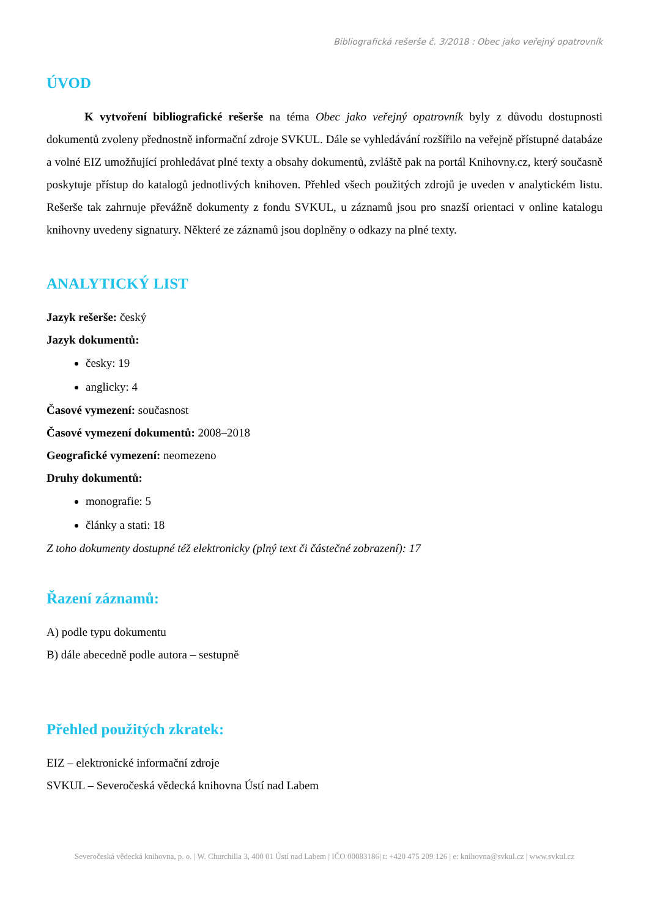Bibliografická rešerše č. 3/2018 : Obec jako veřejný opatrovník
ÚVOD
K vytvoření bibliografické rešerše na téma Obec jako veřejný opatrovník byly z důvodu dostupnosti dokumentů zvoleny přednostně informační zdroje SVKUL. Dále se vyhledávání rozšířilo na veřejně přístupné databáze a volné EIZ umožňující prohledávat plné texty a obsahy dokumentů, zvláště pak na portál Knihovny.cz, který současně poskytuje přístup do katalogů jednotlivých knihoven. Přehled všech použitých zdrojů je uveden v analytickém listu. Rešerše tak zahrnuje převážně dokumenty z fondu SVKUL, u záznamů jsou pro snazší orientaci v online katalogu knihovny uvedeny signatury. Některé ze záznamů jsou doplněny o odkazy na plné texty.
ANALYTICKÝ LIST
Jazyk rešerše: český
Jazyk dokumentů:
česky: 19
anglicky: 4
Časové vymezení: současnost
Časové vymezení dokumentů: 2008–2018
Geografické vymezení: neomezeno
Druhy dokumentů:
monografie: 5
články a stati: 18
Z toho dokumenty dostupné též elektronicky (plný text či částečné zobrazení): 17
Řazení záznamů:
A) podle typu dokumentu
B) dále abecedně podle autora – sestupně
Přehled použitých zkratek:
EIZ – elektronické informační zdroje
SVKUL – Severočeská vědecká knihovna Ústí nad Labem
Severočeská vědecká knihovna, p. o. | W. Churchilla 3, 400 01 Ústí nad Labem | IČO 00083186| t: +420 475 209 126 | e: knihovna@svkul.cz | www.svkul.cz